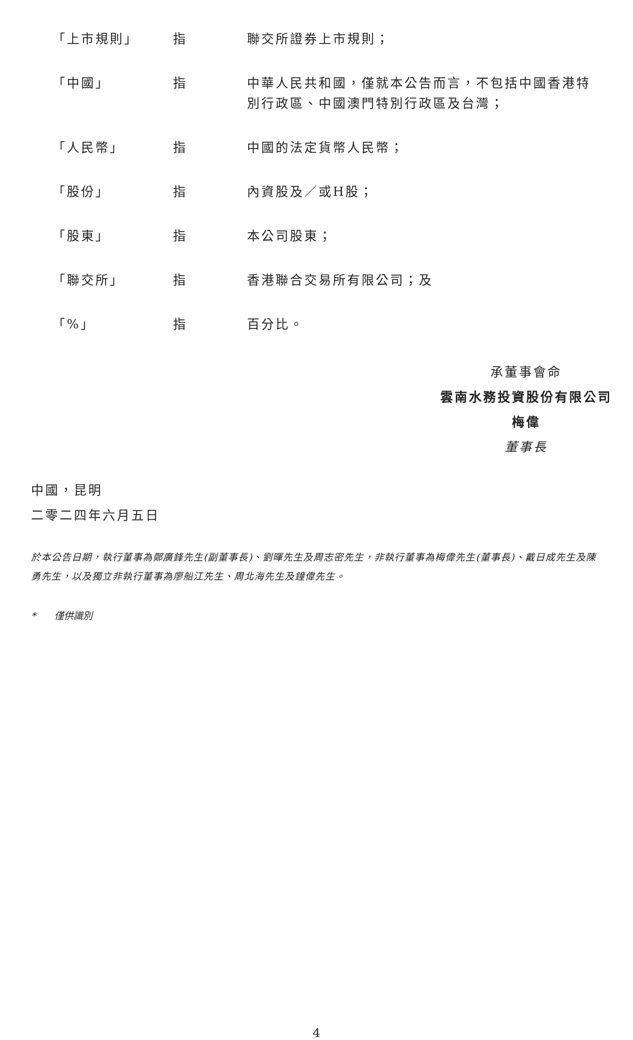| 「上市規則」 | 指 | 聯交所證券上市規則； |
| 「中國」 | 指 | 中華人民共和國，僅就本公告而言，不包括中國香港特別行政區、中國澳門特別行政區及台灣； |
| 「人民幣」 | 指 | 中國的法定貨幣人民幣； |
| 「股份」 | 指 | 內資股及／或H股； |
| 「股東」 | 指 | 本公司股東； |
| 「聯交所」 | 指 | 香港聯合交易所有限公司；及 |
| 「%」 | 指 | 百分比。 |
承董事會命
雲南水務投資股份有限公司
梅偉
董事長
中國，昆明
二零二四年六月五日
於本公告日期，執行董事為鄭廣鋒先生(副董事長)、劉暉先生及周志密先生，非執行董事為梅偉先生(董事長)、戴日成先生及陳勇先生，以及獨立非執行董事為廖船江先生、周北海先生及鐘偉先生。
* 僅供識別
4